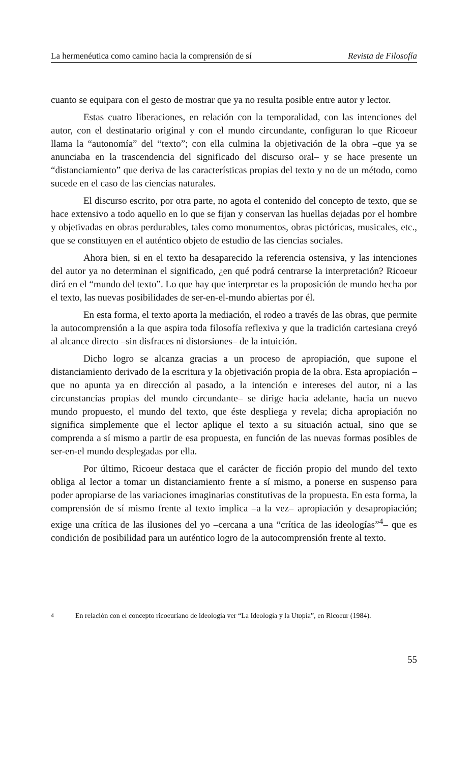La hermenéutica como camino hacia la comprensión de sí Revista de Filosofía
cuanto se equipara con el gesto de mostrar que ya no resulta posible entre autor y lector.
Estas cuatro liberaciones, en relación con la temporalidad, con las intenciones del autor, con el destinatario original y con el mundo circundante, configuran lo que Ricoeur llama la “autonomía” del “texto”; con ella culmina la objetivación de la obra –que ya se anunciaba en la trascendencia del significado del discurso oral– y se hace presente un “distanciamiento” que deriva de las características propias del texto y no de un método, como sucede en el caso de las ciencias naturales.
El discurso escrito, por otra parte, no agota el contenido del concepto de texto, que se hace extensivo a todo aquello en lo que se fijan y conservan las huellas dejadas por el hombre y objetivadas en obras perdurables, tales como monumentos, obras pictóricas, musicales, etc., que se constituyen en el auténtico objeto de estudio de las ciencias sociales.
Ahora bien, si en el texto ha desaparecido la referencia ostensiva, y las intenciones del autor ya no determinan el significado, ¿en qué podrá centrarse la interpretación? Ricoeur dirá en el “mundo del texto”. Lo que hay que interpretar es la proposición de mundo hecha por el texto, las nuevas posibilidades de ser-en-el-mundo abiertas por él.
En esta forma, el texto aporta la mediación, el rodeo a través de las obras, que permite la autocomprensión a la que aspira toda filosofía reflexiva y que la tradición cartesiana creyó al alcance directo –sin disfraces ni distorsiones– de la intuición.
Dicho logro se alcanza gracias a un proceso de apropiación, que supone el distanciamiento derivado de la escritura y la objetivación propia de la obra. Esta apropiación –que no apunta ya en dirección al pasado, a la intención e intereses del autor, ni a las circunstancias propias del mundo circundante– se dirige hacia adelante, hacia un nuevo mundo propuesto, el mundo del texto, que éste despliega y revela; dicha apropiación no significa simplemente que el lector aplique el texto a su situación actual, sino que se comprenda a sí mismo a partir de esa propuesta, en función de las nuevas formas posibles de ser-en-el mundo desplegadas por ella.
Por último, Ricoeur destaca que el carácter de ficción propio del mundo del texto obliga al lector a tomar un distanciamiento frente a sí mismo, a ponerse en suspenso para poder apropiarse de las variaciones imaginarias constitutivas de la propuesta. En esta forma, la comprensión de sí mismo frente al texto implica –a la vez– apropiación y desapropiación; exige una crítica de las ilusiones del yo –cercana a una “crítica de las ideologías”<sup>4</sup>– que es condición de posibilidad para un auténtico logro de la autocomprensión frente al texto.
<sup>4</sup> En relación con el concepto ricoeuriano de ideología ver “La Ideología y la Utopía”, en Ricoeur (1984).
55